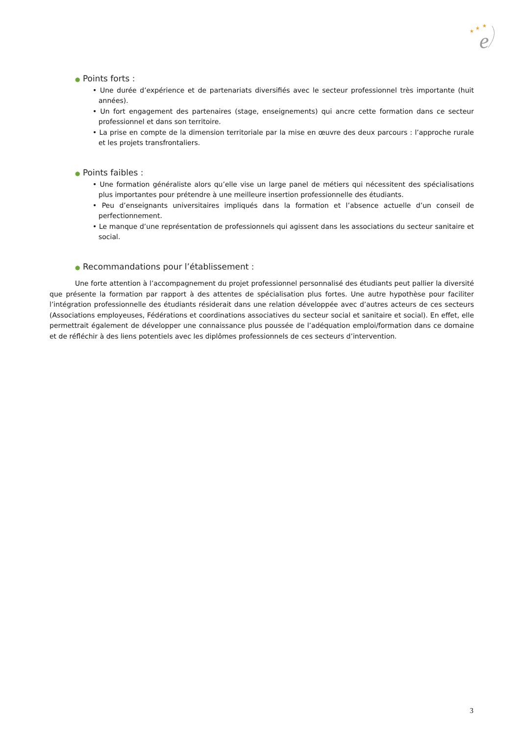e
★
★
★
● Points forts :
• Une durée d’expérience et de partenariats diversifiés avec le secteur professionnel très importante (huit années).
• Un fort engagement des partenaires (stage, enseignements) qui ancre cette formation dans ce secteur professionnel et dans son territoire.
• La prise en compte de la dimension territoriale par la mise en œuvre des deux parcours : l’approche rurale et les projets transfrontaliers.
● Points faibles :
• Une formation généraliste alors qu’elle vise un large panel de métiers qui nécessitent des spécialisations plus importantes pour prétendre à une meilleure insertion professionnelle des étudiants.
• Peu d’enseignants universitaires impliqués dans la formation et l’absence actuelle d’un conseil de perfectionnement.
• Le manque d’une représentation de professionnels qui agissent dans les associations du secteur sanitaire et social.
● Recommandations pour l’établissement :
Une forte attention à l’accompagnement du projet professionnel personnalisé des étudiants peut pallier la diversité que présente la formation par rapport à des attentes de spécialisation plus fortes. Une autre hypothèse pour faciliter l’intégration professionnelle des étudiants résiderait dans une relation développée avec d’autres acteurs de ces secteurs (Associations employeuses, Fédérations et coordinations associatives du secteur social et sanitaire et social). En effet, elle permettrait également de développer une connaissance plus poussée de l’adéquation emploi/formation dans ce domaine et de réfléchir à des liens potentiels avec les diplômes professionnels de ces secteurs d’intervention.
3